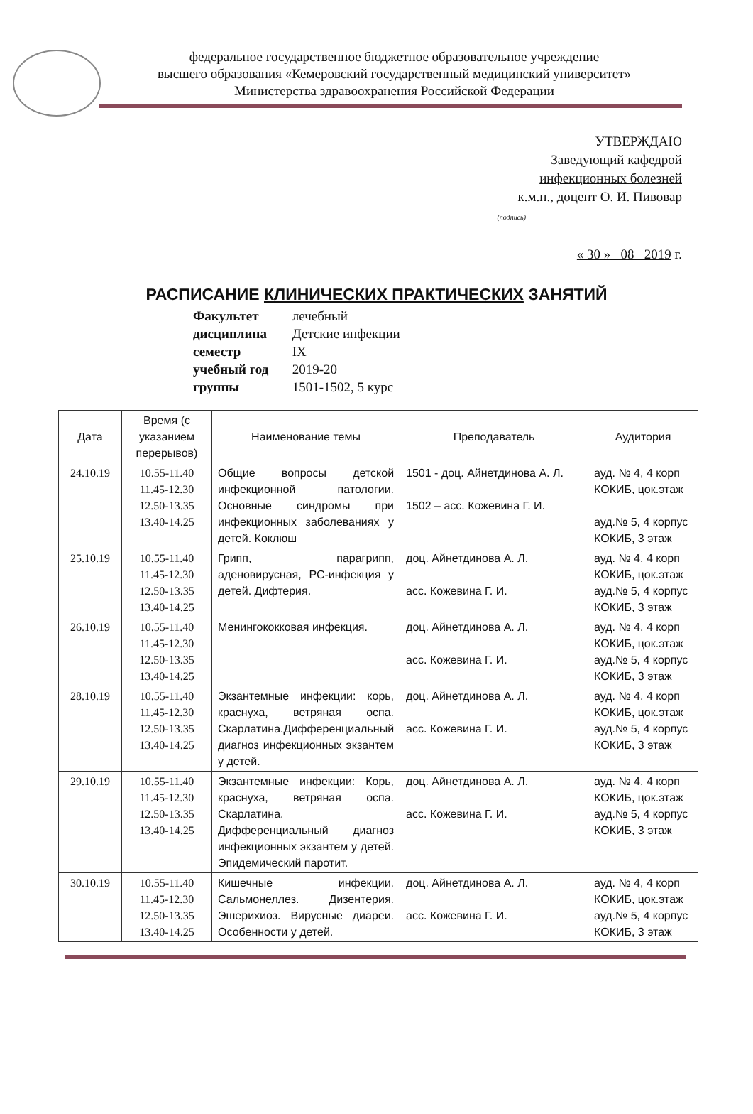федеральное государственное бюджетное образовательное учреждение
высшего образования «Кемеровский государственный медицинский университет»
Министерства здравоохранения Российской Федерации
УТВЕРЖДАЮ
Заведующий кафедрой
инфекционных болезней
к.м.н., доцент О. И. Пивовар
(подпись)
« 30 » 08 2019 г.
РАСПИСАНИЕ КЛИНИЧЕСКИХ ПРАКТИЧЕСКИХ ЗАНЯТИЙ
Факультет лечебный
дисциплина Детские инфекции
семестр IX
учебный год 2019-20
группы 1501-1502, 5 курс
| Дата | Время (с указанием перерывов) | Наименование темы | Преподаватель | Аудитория |
| --- | --- | --- | --- | --- |
| 24.10.19 | 10.55-11.40 11.45-12.30 12.50-13.35 13.40-14.25 | Общие вопросы детской инфекционной патологии. Основные синдромы при инфекционных заболеваниях у детей. Коклюш | 1501 - доц. Айнетдинова А. Л. 1502 – асс. Кожевина Г. И. | ауд. № 4, 4 корп КОКИБ, цок.этаж ауд.№ 5, 4 корпус КОКИБ, 3 этаж |
| 25.10.19 | 10.55-11.40 11.45-12.30 12.50-13.35 13.40-14.25 | Грипп, парагрипп, аденовирусная, РС-инфекция у детей. Дифтерия. | доц. Айнетдинова А. Л. асс. Кожевина Г. И. | ауд. № 4, 4 корп КОКИБ, цок.этаж ауд.№ 5, 4 корпус КОКИБ, 3 этаж |
| 26.10.19 | 10.55-11.40 11.45-12.30 12.50-13.35 13.40-14.25 | Менингококковая инфекция. | доц. Айнетдинова А. Л. асс. Кожевина Г. И. | ауд. № 4, 4 корп КОКИБ, цок.этаж ауд.№ 5, 4 корпус КОКИБ, 3 этаж |
| 28.10.19 | 10.55-11.40 11.45-12.30 12.50-13.35 13.40-14.25 | Экзантемные инфекции: корь, краснуха, ветряная оспа. Скарлатина.Дифференциальный диагноз инфекционных экзантем у детей. | доц. Айнетдинова А. Л. асс. Кожевина Г. И. | ауд. № 4, 4 корп КОКИБ, цок.этаж ауд.№ 5, 4 корпус КОКИБ, 3 этаж |
| 29.10.19 | 10.55-11.40 11.45-12.30 12.50-13.35 13.40-14.25 | Экзантемные инфекции: Корь, краснуха, ветряная оспа. Скарлатина. Дифференциальный диагноз инфекционных экзантем у детей. Эпидемический паротит. | доц. Айнетдинова А. Л. асс. Кожевина Г. И. | ауд. № 4, 4 корп КОКИБ, цок.этаж ауд.№ 5, 4 корпус КОКИБ, 3 этаж |
| 30.10.19 | 10.55-11.40 11.45-12.30 12.50-13.35 13.40-14.25 | Кишечные инфекции. Сальмонеллез. Дизентерия. Эшерихиоз. Вирусные диареи. Особенности у детей. | доц. Айнетдинова А. Л. асс. Кожевина Г. И. | ауд. № 4, 4 корп КОКИБ, цок.этаж ауд.№ 5, 4 корпус КОКИБ, 3 этаж |